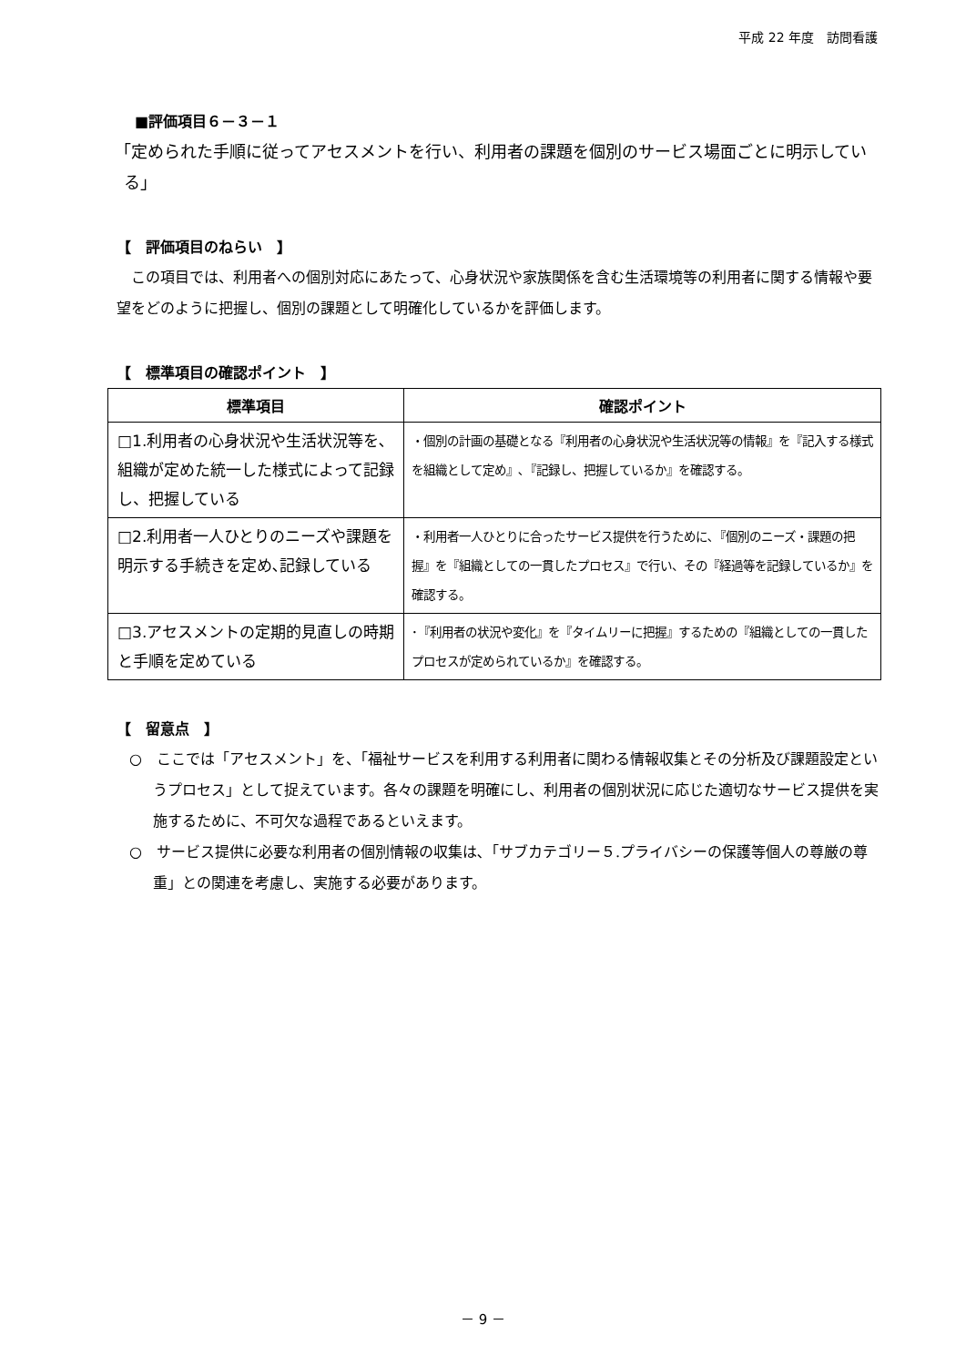平成 22 年度　訪問看護
■評価項目６－３－１
「定められた手順に従ってアセスメントを行い、利用者の課題を個別のサービス場面ごとに明示している」
【　評価項目のねらい　】
この項目では、利用者への個別対応にあたって、心身状況や家族関係を含む生活環境等の利用者に関する情報や要望をどのように把握し、個別の課題として明確化しているかを評価します。
【　標準項目の確認ポイント　】
| 標準項目 | 確認ポイント |
| --- | --- |
| □1.利用者の心身状況や生活状況等を､組織が定めた統一した様式によって記録し、把握している | ・個別の計画の基礎となる『利用者の心身状況や生活状況等の情報』を『記入する様式を組織として定め』､『記録し、把握しているか』を確認する。 |
| □2.利用者一人ひとりのニーズや課題を明示する手続きを定め､記録している | ・利用者一人ひとりに合ったサービス提供を行うために､『個別のニーズ・課題の把握』を『組織としての一貫したプロセス』で行い、その『経過等を記録しているか』を確認する。 |
| □3.アセスメントの定期的見直しの時期と手順を定めている | ･『利用者の状況や変化』を『タイムリーに把握』するための『組織としての一貫したプロセスが定められているか』を確認する。 |
【　留意点　】
○　ここでは「アセスメント」を、「福祉サービスを利用する利用者に関わる情報収集とその分析及び課題設定というプロセス」として捉えています。各々の課題を明確にし、利用者の個別状況に応じた適切なサービス提供を実施するために、不可欠な過程であるといえます。
○　サービス提供に必要な利用者の個別情報の収集は､「サブカテゴリー５.プライバシーの保護等個人の尊厳の尊重」との関連を考慮し、実施する必要があります。
－ 9 －